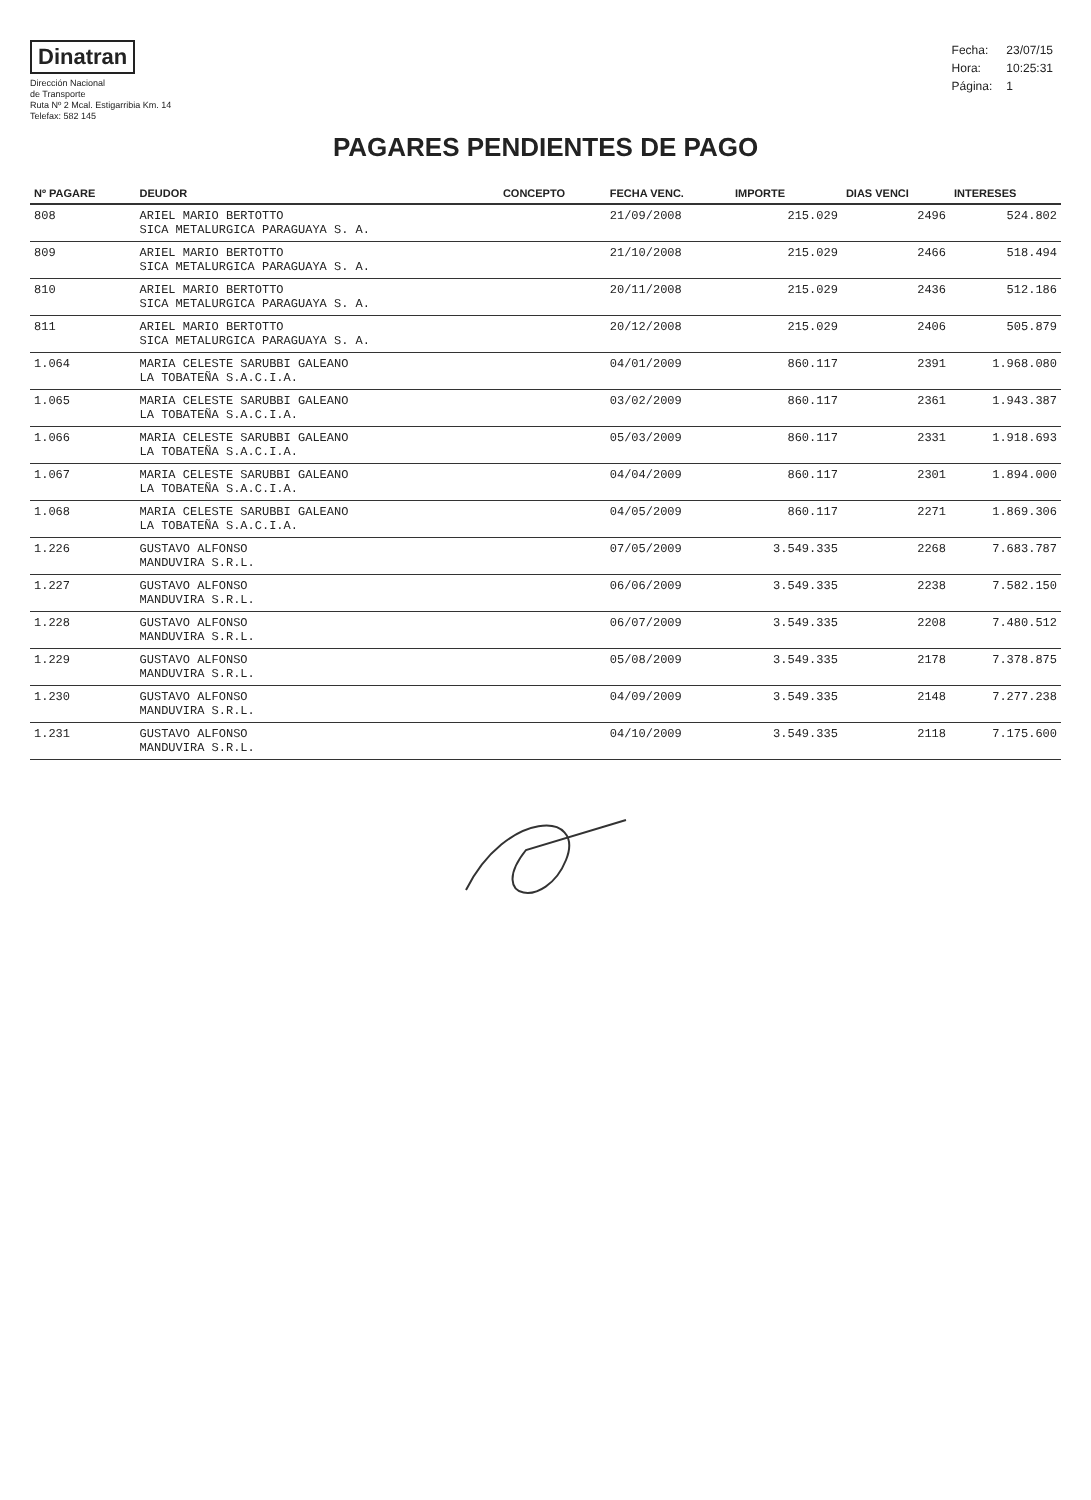Dinatran
Dirección Nacional
de Transporte
Ruta Nº 2 Mcal. Estigarribia Km. 14
Telefax: 582 145
| Fecha: | 23/07/15 |
| Hora: | 10:25:31 |
| Página: | 1 |
PAGARES PENDIENTES DE PAGO
| Nº PAGARE | DEUDOR | CONCEPTO | FECHA VENC. | IMPORTE | DIAS VENCI | INTERESES |
| --- | --- | --- | --- | --- | --- | --- |
| 808 | ARIEL MARIO BERTOTTO SICA METALURGICA PARAGUAYA S. A. | | 21/09/2008 | 215.029 | 2496 | 524.802 |
| 809 | ARIEL MARIO BERTOTTO SICA METALURGICA PARAGUAYA S. A. | | 21/10/2008 | 215.029 | 2466 | 518.494 |
| 810 | ARIEL MARIO BERTOTTO SICA METALURGICA PARAGUAYA S. A. | | 20/11/2008 | 215.029 | 2436 | 512.186 |
| 811 | ARIEL MARIO BERTOTTO SICA METALURGICA PARAGUAYA S. A. | | 20/12/2008 | 215.029 | 2406 | 505.879 |
| 1.064 | MARIA CELESTE SARUBBI GALEANO LA TOBATEÑA S.A.C.I.A. | | 04/01/2009 | 860.117 | 2391 | 1.968.080 |
| 1.065 | MARIA CELESTE SARUBBI GALEANO LA TOBATEÑA S.A.C.I.A. | | 03/02/2009 | 860.117 | 2361 | 1.943.387 |
| 1.066 | MARIA CELESTE SARUBBI GALEANO LA TOBATEÑA S.A.C.I.A. | | 05/03/2009 | 860.117 | 2331 | 1.918.693 |
| 1.067 | MARIA CELESTE SARUBBI GALEANO LA TOBATEÑA S.A.C.I.A. | | 04/04/2009 | 860.117 | 2301 | 1.894.000 |
| 1.068 | MARIA CELESTE SARUBBI GALEANO LA TOBATEÑA S.A.C.I.A. | | 04/05/2009 | 860.117 | 2271 | 1.869.306 |
| 1.226 | GUSTAVO ALFONSO MANDUVIRA S.R.L. | | 07/05/2009 | 3.549.335 | 2268 | 7.683.787 |
| 1.227 | GUSTAVO ALFONSO MANDUVIRA S.R.L. | | 06/06/2009 | 3.549.335 | 2238 | 7.582.150 |
| 1.228 | GUSTAVO ALFONSO MANDUVIRA S.R.L. | | 06/07/2009 | 3.549.335 | 2208 | 7.480.512 |
| 1.229 | GUSTAVO ALFONSO MANDUVIRA S.R.L. | | 05/08/2009 | 3.549.335 | 2178 | 7.378.875 |
| 1.230 | GUSTAVO ALFONSO MANDUVIRA S.R.L. | | 04/09/2009 | 3.549.335 | 2148 | 7.277.238 |
| 1.231 | GUSTAVO ALFONSO MANDUVIRA S.R.L. | | 04/10/2009 | 3.549.335 | 2118 | 7.175.600 |